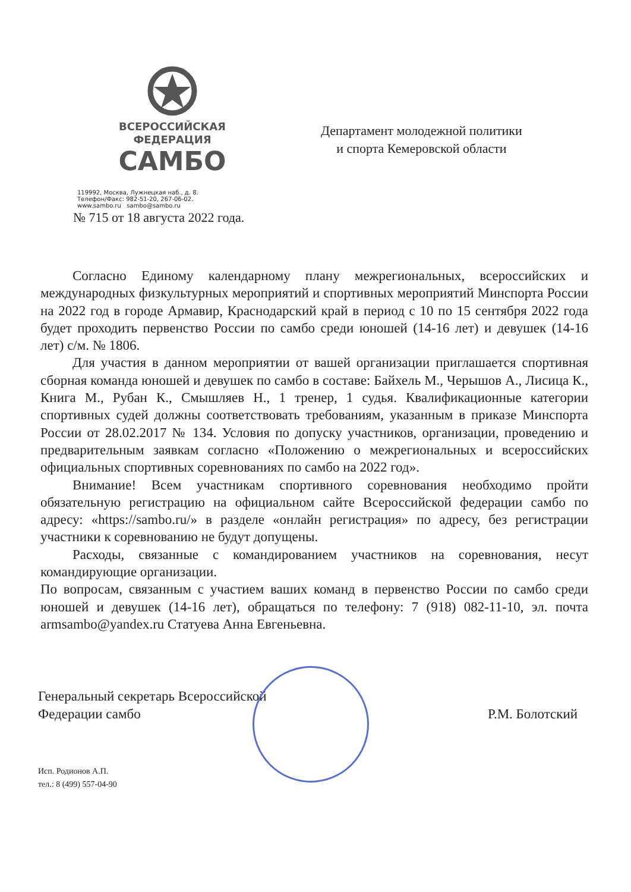ВСЕРОССИЙСКАЯ
ФЕДЕРАЦИЯ
САМБО
119992, Москва, Лужнецкая наб., д. 8.
Телефон/Факс: 982-51-20, 267-06-02.
www.sambo.ru sambo@sambo.ru
Департамент молодежной политики
и спорта Кемеровской области
№ 715 от 18 августа 2022 года.
Согласно Единому календарному плану межрегиональных, всероссийских и международных физкультурных мероприятий и спортивных мероприятий Минспорта России на 2022 год в городе Армавир, Краснодарский край в период с 10 по 15 сентября 2022 года будет проходить первенство России по самбо среди юношей (14-16 лет) и девушек (14-16 лет) с/м. № 1806.
Для участия в данном мероприятии от вашей организации приглашается спортивная сборная команда юношей и девушек по самбо в составе: Байхель М., Черышов А., Лисица К., Книга М., Рубан К., Смышляев Н., 1 тренер, 1 судья. Квалификационные категории спортивных судей должны соответствовать требованиям, указанным в приказе Минспорта России от 28.02.2017 № 134. Условия по допуску участников, организации, проведению и предварительным заявкам согласно «Положению о межрегиональных и всероссийских официальных спортивных соревнованиях по самбо на 2022 год».
Внимание! Всем участникам спортивного соревнования необходимо пройти обязательную регистрацию на официальном сайте Всероссийской федерации самбо по адресу: «https://sambo.ru/» в разделе «онлайн регистрация» по адресу, без регистрации участники к соревнованию не будут допущены.
Расходы, связанные с командированием участников на соревнования, несут командирующие организации.
По вопросам, связанным с участием ваших команд в первенство России по самбо среди юношей и девушек (14-16 лет), обращаться по телефону: 7 (918) 082-11-10, эл. почта armsambo@yandex.ru Статуева Анна Евгеньевна.
Генеральный секретарь Всероссийской
Федерации самбо
Р.М. Болотский
Исп. Родионов А.П.
тел.: 8 (499) 557-04-90